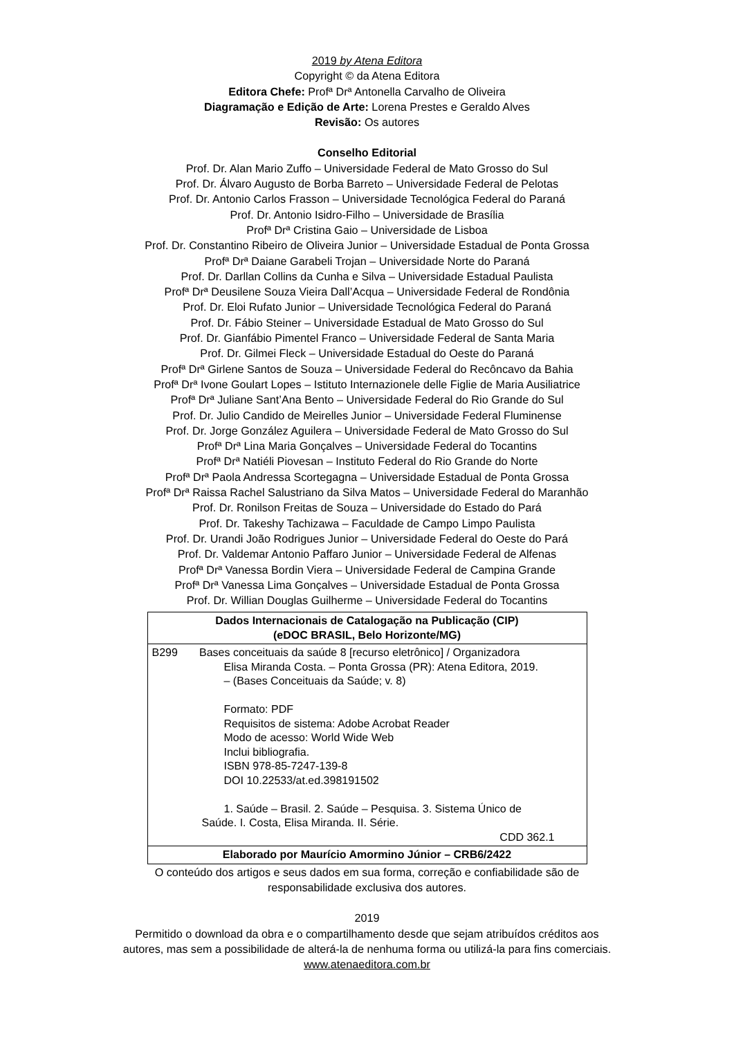2019 by Atena Editora
Copyright © da Atena Editora
Editora Chefe: Profª Drª Antonella Carvalho de Oliveira
Diagramação e Edição de Arte: Lorena Prestes e Geraldo Alves
Revisão: Os autores
Conselho Editorial
Prof. Dr. Alan Mario Zuffo – Universidade Federal de Mato Grosso do Sul
Prof. Dr. Álvaro Augusto de Borba Barreto – Universidade Federal de Pelotas
Prof. Dr. Antonio Carlos Frasson – Universidade Tecnológica Federal do Paraná
Prof. Dr. Antonio Isidro-Filho – Universidade de Brasília
Profª Drª Cristina Gaio – Universidade de Lisboa
Prof. Dr. Constantino Ribeiro de Oliveira Junior – Universidade Estadual de Ponta Grossa
Profª Drª Daiane Garabeli Trojan – Universidade Norte do Paraná
Prof. Dr. Darllan Collins da Cunha e Silva – Universidade Estadual Paulista
Profª Drª Deusilene Souza Vieira Dall’Acqua – Universidade Federal de Rondônia
Prof. Dr. Eloi Rufato Junior – Universidade Tecnológica Federal do Paraná
Prof. Dr. Fábio Steiner – Universidade Estadual de Mato Grosso do Sul
Prof. Dr. Gianfábio Pimentel Franco – Universidade Federal de Santa Maria
Prof. Dr. Gilmei Fleck – Universidade Estadual do Oeste do Paraná
Profª Drª Girlene Santos de Souza – Universidade Federal do Recôncavo da Bahia
Profª Drª Ivone Goulart Lopes – Istituto Internazionele delle Figlie de Maria Ausiliatrice
Profª Drª Juliane Sant’Ana Bento – Universidade Federal do Rio Grande do Sul
Prof. Dr. Julio Candido de Meirelles Junior – Universidade Federal Fluminense
Prof. Dr. Jorge González Aguilera – Universidade Federal de Mato Grosso do Sul
Profª Drª Lina Maria Gonçalves – Universidade Federal do Tocantins
Profª Drª Natiéli Piovesan – Instituto Federal do Rio Grande do Norte
Profª Drª Paola Andressa Scortegagna – Universidade Estadual de Ponta Grossa
Profª Drª Raissa Rachel Salustriano da Silva Matos – Universidade Federal do Maranhão
Prof. Dr. Ronilson Freitas de Souza – Universidade do Estado do Pará
Prof. Dr. Takeshy Tachizawa – Faculdade de Campo Limpo Paulista
Prof. Dr. Urandi João Rodrigues Junior – Universidade Federal do Oeste do Pará
Prof. Dr. Valdemar Antonio Paffaro Junior – Universidade Federal de Alfenas
Profª Drª Vanessa Bordin Viera – Universidade Federal de Campina Grande
Profª Drª Vanessa Lima Gonçalves – Universidade Estadual de Ponta Grossa
Prof. Dr. Willian Douglas Guilherme – Universidade Federal do Tocantins
| Dados Internacionais de Catalogação na Publicação (CIP) (eDOC BRASIL, Belo Horizonte/MG) |
| --- |
| B299 Bases conceituais da saúde 8 [recurso eletrônico] / Organizadora Elisa Miranda Costa. – Ponta Grossa (PR): Atena Editora, 2019. – (Bases Conceituais da Saúde; v. 8) Formato: PDF Requisitos de sistema: Adobe Acrobat Reader Modo de acesso: World Wide Web Inclui bibliografia. ISBN 978-85-7247-139-8 DOI 10.22533/at.ed.398191502 1. Saúde – Brasil. 2. Saúde – Pesquisa. 3. Sistema Único de Saúde. I. Costa, Elisa Miranda. II. Série. CDD 362.1 |
| Elaborado por Maurício Amormino Júnior – CRB6/2422 |
O conteúdo dos artigos e seus dados em sua forma, correção e confiabilidade são de
responsabilidade exclusiva dos autores.
2019
Permitido o download da obra e o compartilhamento desde que sejam atribuídos créditos aos
autores, mas sem a possibilidade de alterá-la de nenhuma forma ou utilizá-la para fins comerciais.
www.atenaeditora.com.br